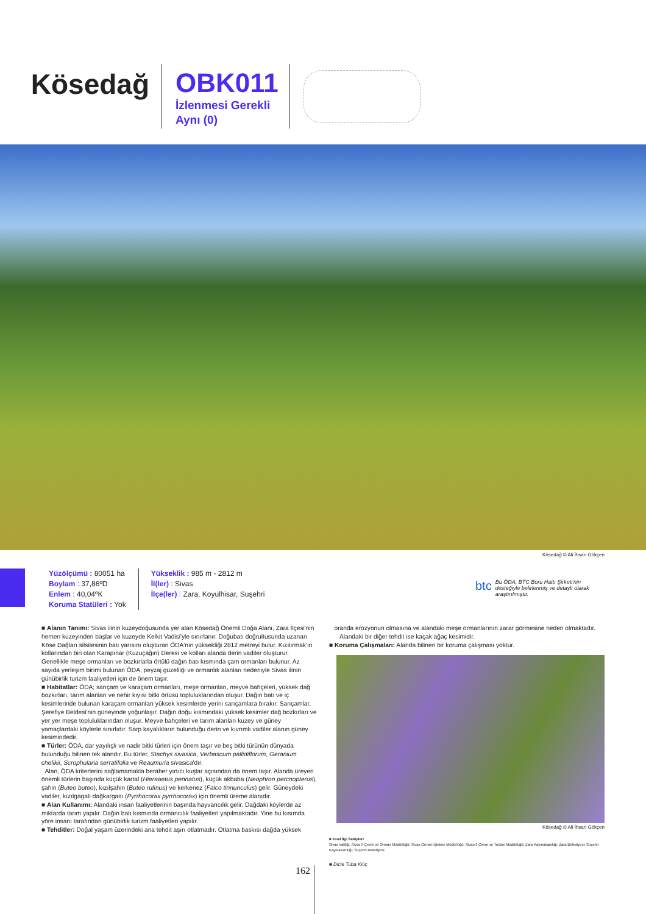Kösedağ
OBK011
İzlenmesi Gerekli
Aynı (0)
Kösedağ © Ali İhsan Gökçen
Yüzölçümü : 80051 ha
Boylam : 37,86ºD
Enlem : 40,04ºK
Koruma Statüleri : Yok
Yükseklik : 985 m - 2812 m
İl(ler) : Sivas
İlçe(ler) : Zara, Koyulhisar, Suşehri
btc Bu ÖDA, BTC Boru Hattı Şirketi'nin desteğiyle belirlenmiş ve detaylı olarak araştırılmıştır.
■ Alanın Tanımı: Sivas ilinin kuzeydoğusunda yer alan Kösedağ Önemli Doğa Alanı, Zara İlçesi'nin hemen kuzeyinden başlar ve kuzeyde Kelkit Vadisi'yle sınırlanır. Doğubatı doğrultusunda uzanan Köse Dağları silsilesinin batı yarısını oluşturan ÖDA'nın yüksekliği 2812 metreyi bulur. Kızılırmak'ın kollarından biri olan Karapınar (Kuzuçağın) Deresi ve kolları alanda derin vadiler oluşturur. Genellikle meşe ormanları ve bozkırlarla örtülü dağın batı kısmında çam ormanları bulunur. Az sayıda yerleşim birimi bulunan ÖDA, peyzaj güzelliği ve ormanlık alanları nedeniyle Sivas ilinin günübirlik turizm faaliyetleri için de önem taşır.
■ Habitatlar: ÖDA; sarıçam ve karaçam ormanları, meşe ormanları, meyve bahçeleri, yüksek dağ bozkırları, tarım alanları ve nehir kıyısı bitki örtüsü topluluklarından oluşur. Dağın batı ve iç kesimlerinde bulunan karaçam ormanları yüksek kesimlerde yerini sarıçamlara bırakır. Sarıçamlar, Şerefiye Beldesi'nin güneyinde yoğunlaşır. Dağın doğu kısmındaki yüksek kesimler dağ bozkırları ve yer yer meşe topluluklarından oluşur. Meyve bahçeleri ve tarım alanları kuzey ve güney yamaçlardaki köylerle sınırlıdır. Sarp kayalıkların bulunduğu derin ve kıvrımlı vadiler alanın güney kesimindedir.
■ Türler: ÖDA, dar yayılışlı ve nadir bitki türleri için önem taşır ve beş bitki türünün dünyada bulunduğu bilinen tek alandır. Bu türler, Stachys sivasica, Verbascum pallidiflorum, Geranium chelikii, Scrophularia serratifolia ve Reaumuria sivasica'dır.
Alan, ÖDA kriterlerini sağlamamakla beraber yırtıcı kuşlar açısından da önem taşır. Alanda üreyen önemli türlerin başında küçük kartal (Hieraaetus pennatus), küçük akbaba (Neophron percnopterus), şahin (Buteo buteo), kızılşahin (Buteo rufinus) ve kerkenez (Falco tinnunculus) gelir. Güneydeki vadiler, kızılgagalı dağkargası (Pyrrhocorax pyrrhocorax) için önemli üreme alanıdır.
■ Alan Kullanımı: Alandaki insan faaliyetlerinin başında hayvancılık gelir. Dağdaki köylerde az miktarda tarım yapılır. Dağın batı kısmında ormancılık faaliyetleri yapılmaktadır. Yine bu kısımda yöre insanı tarafından günübirlik turizm faaliyetleri yapılır.
■ Tehditler: Doğal yaşam üzerindeki ana tehdit aşırı otlatmadır. Otlatma baskısı dağda yüksek
oranda erozyonun olmasına ve alandaki meşe ormanlarının zarar görmesine neden olmaktadır.
Alandaki bir diğer tehdit ise kaçak ağaç kesimidir.
■ Koruma Çalışmaları: Alanda bilinen bir koruma çalışması yoktur.
Kösedağ © Ali İhsan Gökçen
■ Yerel İlgi Sahipleri
Sivas Valiliği; Sivas İl Çevre ve Orman Müdürlüğü; Sivas Orman İşletme Müdürlüğü; Sivas İl Çevre ve Turizm Müdürlüğü; Zara Kaymakamlığı; Zara Belediyesi; Suşehri Kaymakamlığı; Suşehri Belediyesi.
■ Dicle Tuba Kılıç
162